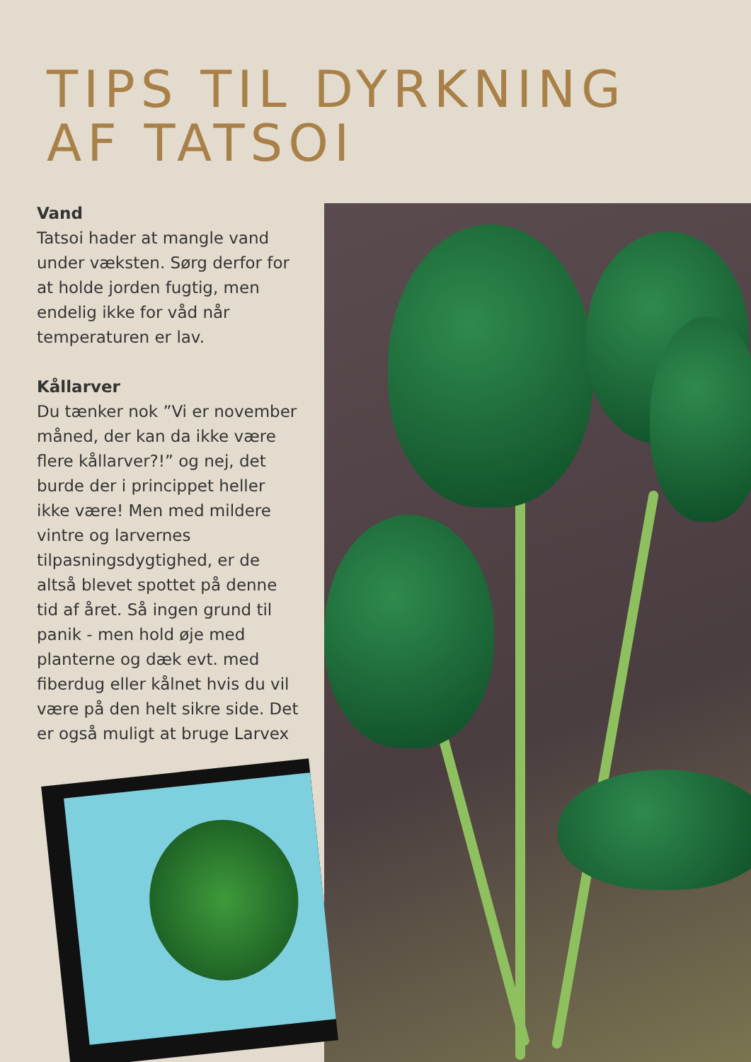TIPS TIL DYRKNING
AF TATSOI
Vand
Tatsoi hader at mangle vand under væksten. Sørg derfor for at holde jorden fugtig, men endelig ikke for våd når temperaturen er lav.
Kållarver
Du tænker nok ”Vi er november måned, der kan da ikke være flere kållarver?!” og nej, det burde der i princippet heller ikke være! Men med mildere vintre og larvernes tilpasningsdygtighed, er de altså blevet spottet på denne tid af året. Så ingen grund til panik - men hold øje med planterne og dæk evt. med fiberdug eller kålnet hvis du vil være på den helt sikre side. Det er også muligt at bruge Larvex